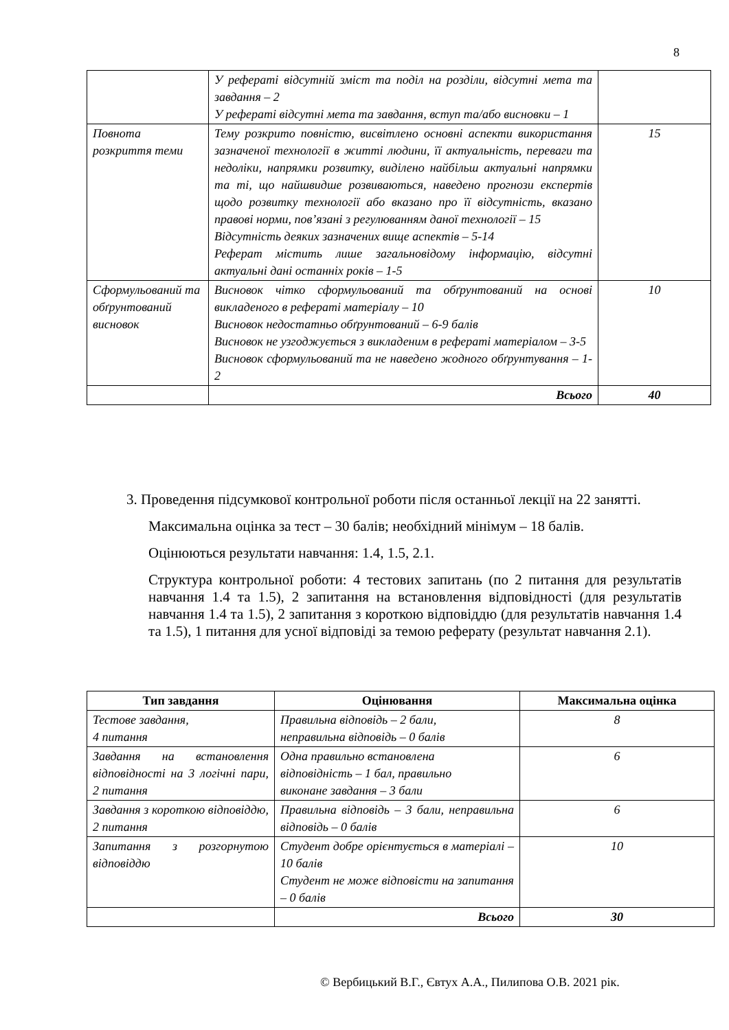8
| | У рефераті відсутній зміст та поділ на розділи, відсутні мета та завдання – 2 У рефераті відсутні мета та завдання, вступ та/або висновки – 1 | |
| Повнота розкриття теми | Тему розкрито повністю, висвітлено основні аспекти використання зазначеної технології в житті людини, її актуальність, переваги та недоліки, напрямки розвитку, виділено найбільш актуальні напрямки та ті, що найшвидше розвиваються, наведено прогнози експертів щодо розвитку технології або вказано про її відсутність, вказано правові норми, пов’язані з регулюванням даної технології – 15 Відсутність деяких зазначених вище аспектів – 5-14 Реферат містить лише загальновідому інформацію, відсутні актуальні дані останніх років – 1-5 | 15 |
| Сформульований та обґрунтований висновок | Висновок чітко сформульований та обґрунтований на основі викладеного в рефераті матеріалу – 10 Висновок недостатньо обґрунтований – 6-9 балів Висновок не узгоджується з викладеним в рефераті матеріалом – 3-5 Висновок сформульований та не наведено жодного обґрунтування – 1-2 | 10 |
| | Всього | 40 |
3. Проведення підсумкової контрольної роботи після останньої лекції на 22 занятті.
Максимальна оцінка за тест – 30 балів; необхідний мінімум – 18 балів.
Оцінюються результати навчання: 1.4, 1.5, 2.1.
Структура контрольної роботи: 4 тестових запитань (по 2 питання для результатів навчання 1.4 та 1.5), 2 запитання на встановлення відповідності (для результатів навчання 1.4 та 1.5), 2 запитання з короткою відповіддю (для результатів навчання 1.4 та 1.5), 1 питання для усної відповіді за темою реферату (результат навчання 2.1).
| Тип завдання | Оцінювання | Максимальна оцінка |
| --- | --- | --- |
| Тестове завдання, 4 питання | Правильна відповідь – 2 бали, неправильна відповідь – 0 балів | 8 |
| Завдання на встановлення відповідності на 3 логічні пари, 2 питання | Одна правильно встановлена відповідність – 1 бал, правильно виконане завдання – 3 бали | 6 |
| Завдання з короткою відповіддю, 2 питання | Правильна відповідь – 3 бали, неправильна відповідь – 0 балів | 6 |
| Запитання з розгорнутою відповіддю | Студент добре орієнтується в матеріалі – 10 балів Студент не може відповісти на запитання – 0 балів | 10 |
| | Всього | 30 |
© Вербицький В.Г., Євтух А.А., Пилипова О.В. 2021 рік.